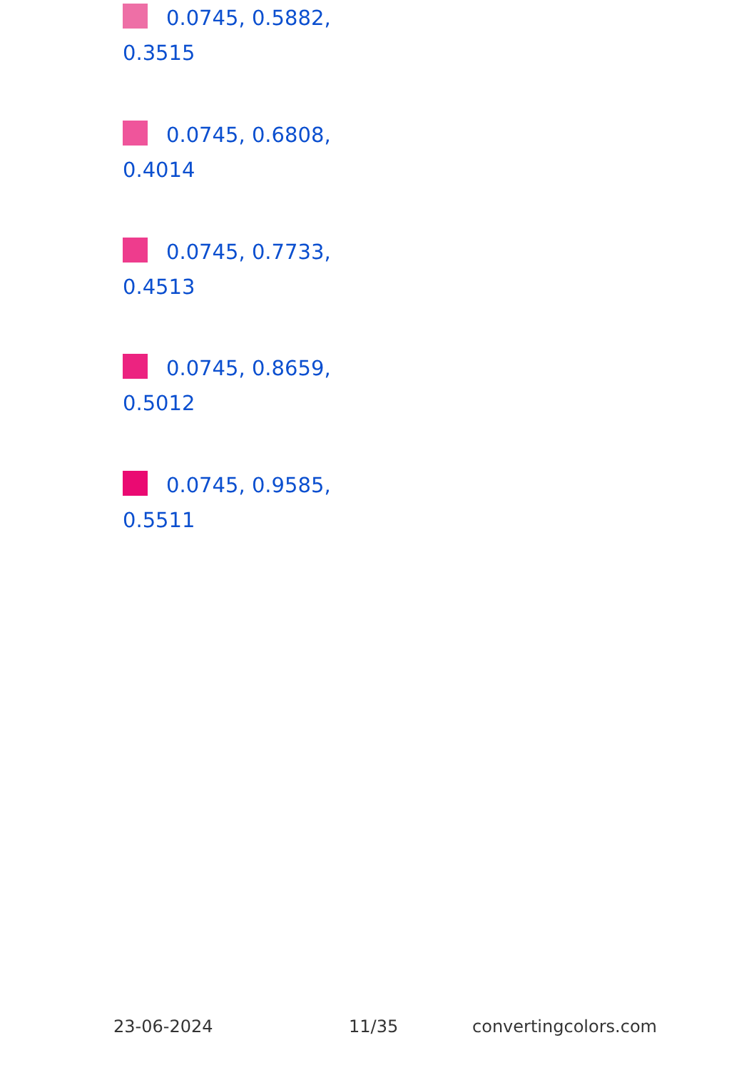0.0745, 0.5882, 0.3515
0.0745, 0.6808, 0.4014
0.0745, 0.7733, 0.4513
0.0745, 0.8659, 0.5012
0.0745, 0.9585, 0.5511
23-06-2024 11/35 convertingcolors.com